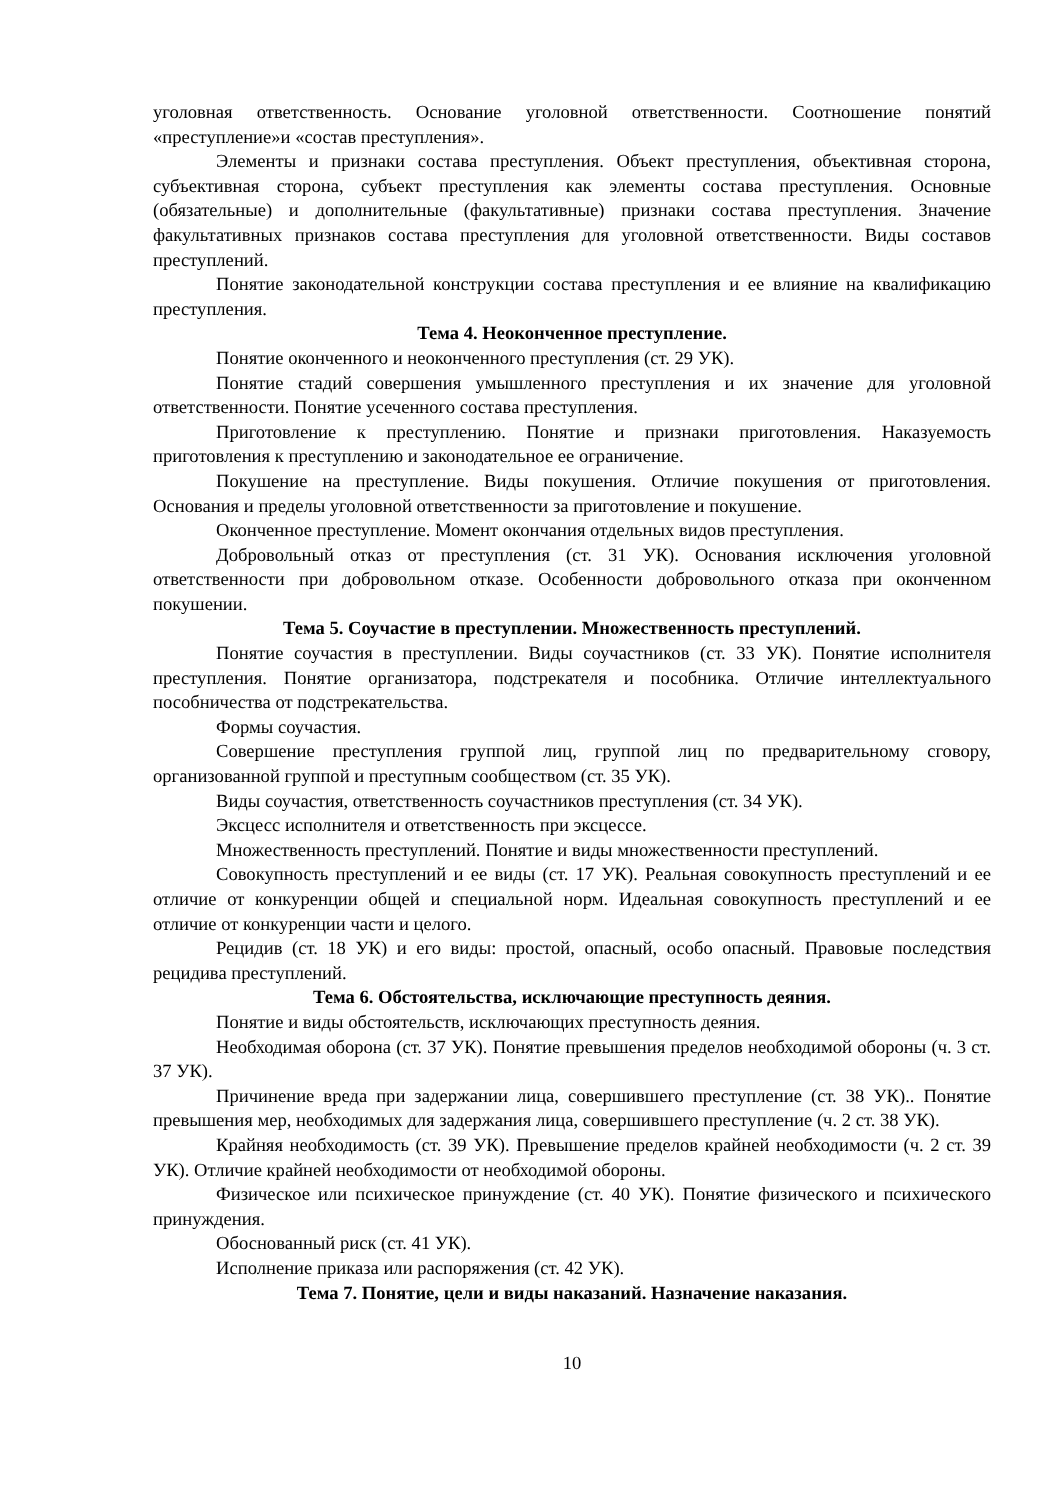уголовная ответственность. Основание уголовной ответственности. Соотношение понятий «преступление»и «состав преступления».
Элементы и признаки состава преступления. Объект преступления, объективная сторона, субъективная сторона, субъект преступления как элементы состава преступления. Основные (обязательные) и дополнительные (факультативные) признаки состава преступления. Значение факультативных признаков состава преступления для уголовной ответственности. Виды составов преступлений.
Понятие законодательной конструкции состава преступления и ее влияние на квалификацию преступления.
Тема 4. Неоконченное преступление.
Понятие оконченного и неоконченного преступления (ст. 29 УК).
Понятие стадий совершения умышленного преступления и их значение для уголовной ответственности. Понятие усеченного состава преступления.
Приготовление к преступлению. Понятие и признаки приготовления. Наказуемость приготовления к преступлению и законодательное ее ограничение.
Покушение на преступление. Виды покушения. Отличие покушения от приготовления. Основания и пределы уголовной ответственности за приготовление и покушение.
Оконченное преступление. Момент окончания отдельных видов преступления.
Добровольный отказ от преступления (ст. 31 УК). Основания исключения уголовной ответственности при добровольном отказе. Особенности добровольного отказа при оконченном покушении.
Тема 5. Соучастие в преступлении. Множественность преступлений.
Понятие соучастия в преступлении. Виды соучастников (ст. 33 УК). Понятие исполнителя преступления. Понятие организатора, подстрекателя и пособника. Отличие интеллектуального пособничества от подстрекательства.
Формы соучастия.
Совершение преступления группой лиц, группой лиц по предварительному сговору, организованной группой и преступным сообществом (ст. 35 УК).
Виды соучастия, ответственность соучастников преступления (ст. 34 УК).
Эксцесс исполнителя и ответственность при эксцессе.
Множественность преступлений. Понятие и виды множественности преступлений.
Совокупность преступлений и ее виды (ст. 17 УК). Реальная совокупность преступлений и ее отличие от конкуренции общей и специальной норм. Идеальная совокупность преступлений и ее отличие от конкуренции части и целого.
Рецидив (ст. 18 УК) и его виды: простой, опасный, особо опасный. Правовые последствия рецидива преступлений.
Тема 6. Обстоятельства, исключающие преступность деяния.
Понятие и виды обстоятельств, исключающих преступность деяния.
Необходимая оборона (ст. 37 УК). Понятие превышения пределов необходимой обороны (ч. 3 ст. 37 УК).
Причинение вреда при задержании лица, совершившего преступление (ст. 38 УК).. Понятие превышения мер, необходимых для задержания лица, совершившего преступление (ч. 2 ст. 38 УК).
Крайняя необходимость (ст. 39 УК). Превышение пределов крайней необходимости (ч. 2 ст. 39 УК). Отличие крайней необходимости от необходимой обороны.
Физическое или психическое принуждение (ст. 40 УК). Понятие физического и психического принуждения.
Обоснованный риск (ст. 41 УК).
Исполнение приказа или распоряжения (ст. 42 УК).
Тема 7. Понятие, цели и виды наказаний. Назначение наказания.
10